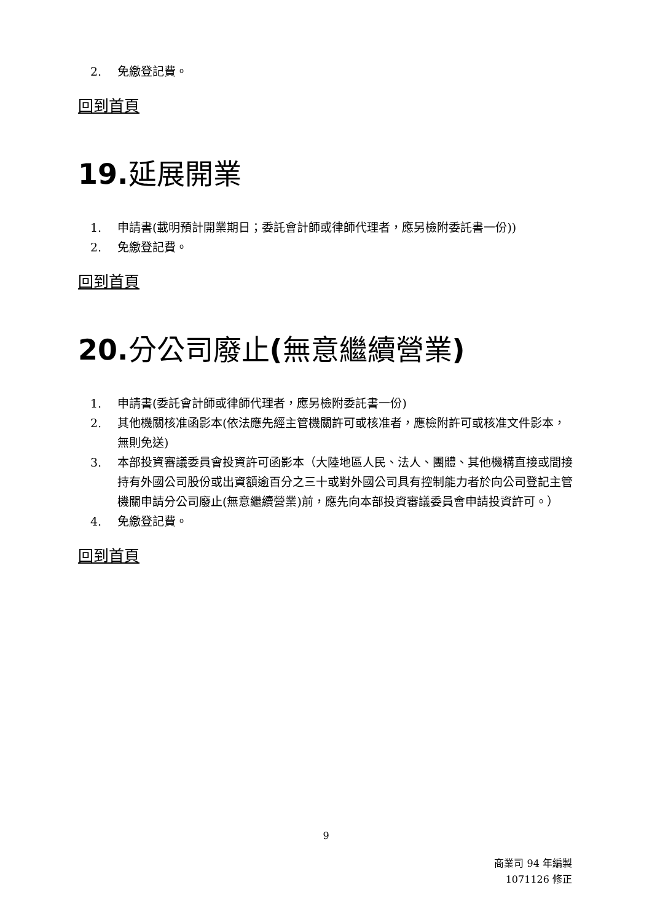2. 免繳登記費。
回到首頁
19. 延展開業
1. 申請書(載明預計開業期日；委託會計師或律師代理者，應另檢附委託書一份))
2. 免繳登記費。
回到首頁
20. 分公司廢止(無意繼續營業)
1. 申請書(委託會計師或律師代理者，應另檢附委託書一份)
2. 其他機關核准函影本(依法應先經主管機關許可或核准者，應檢附許可或核准文件影本，無則免送)
3. 本部投資審議委員會投資許可函影本（大陸地區人民、法人、團體、其他機構直接或間接持有外國公司股份或出資額逾百分之三十或對外國公司具有控制能力者於向公司登記主管機關申請分公司廢止(無意繼續營業)前，應先向本部投資審議委員會申請投資許可。）
4. 免繳登記費。
回到首頁
9
商業司 94 年編製
1071126 修正